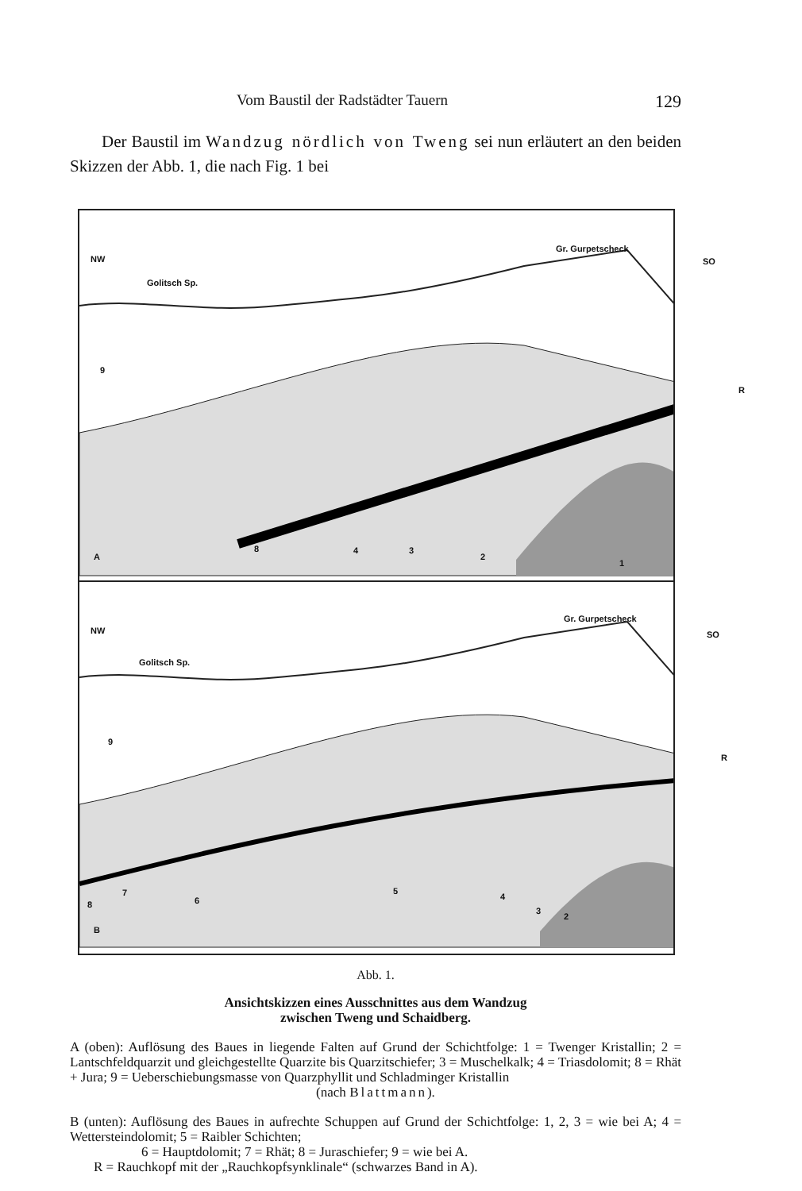Vom Baustil der Radstädter Tauern 129
Der Baustil im Wandzug nördlich von Tweng sei nun erläutert an den beiden Skizzen der Abb. 1, die nach Fig. 1 bei
NW
Golitsch Sp.
Gr. Gurpetscheck
SO
9
R
A
8 4 3
2
1
NW
Golitsch Sp.
Gr. Gurpetscheck
SO
9
R
7
6
5
4
3
2
8
B
Abb. 1.
Ansichtskizzen eines Ausschnittes aus dem Wandzug
zwischen Tweng und Schaidberg.
A (oben): Auflösung des Baues in liegende Falten auf Grund der Schichtfolge: 1 = Twenger Kristallin; 2 = Lantschfeldquarzit und gleichgestellte Quarzite bis Quarzitschiefer; 3 = Muschelkalk; 4 = Triasdolomit; 8 = Rhät + Jura; 9 = Ueberschiebungsmasse von Quarzphyllit und Schladminger Kristallin
(nach Blattmann).
B (unten): Auflösung des Baues in aufrechte Schuppen auf Grund der Schichtfolge: 1, 2, 3 = wie bei A; 4 = Wettersteindolomit; 5 = Raibler Schichten;
6 = Hauptdolomit; 7 = Rhät; 8 = Juraschiefer; 9 = wie bei A.
R = Rauchkopf mit der „Rauchkopfsynklinale“ (schwarzes Band in A).